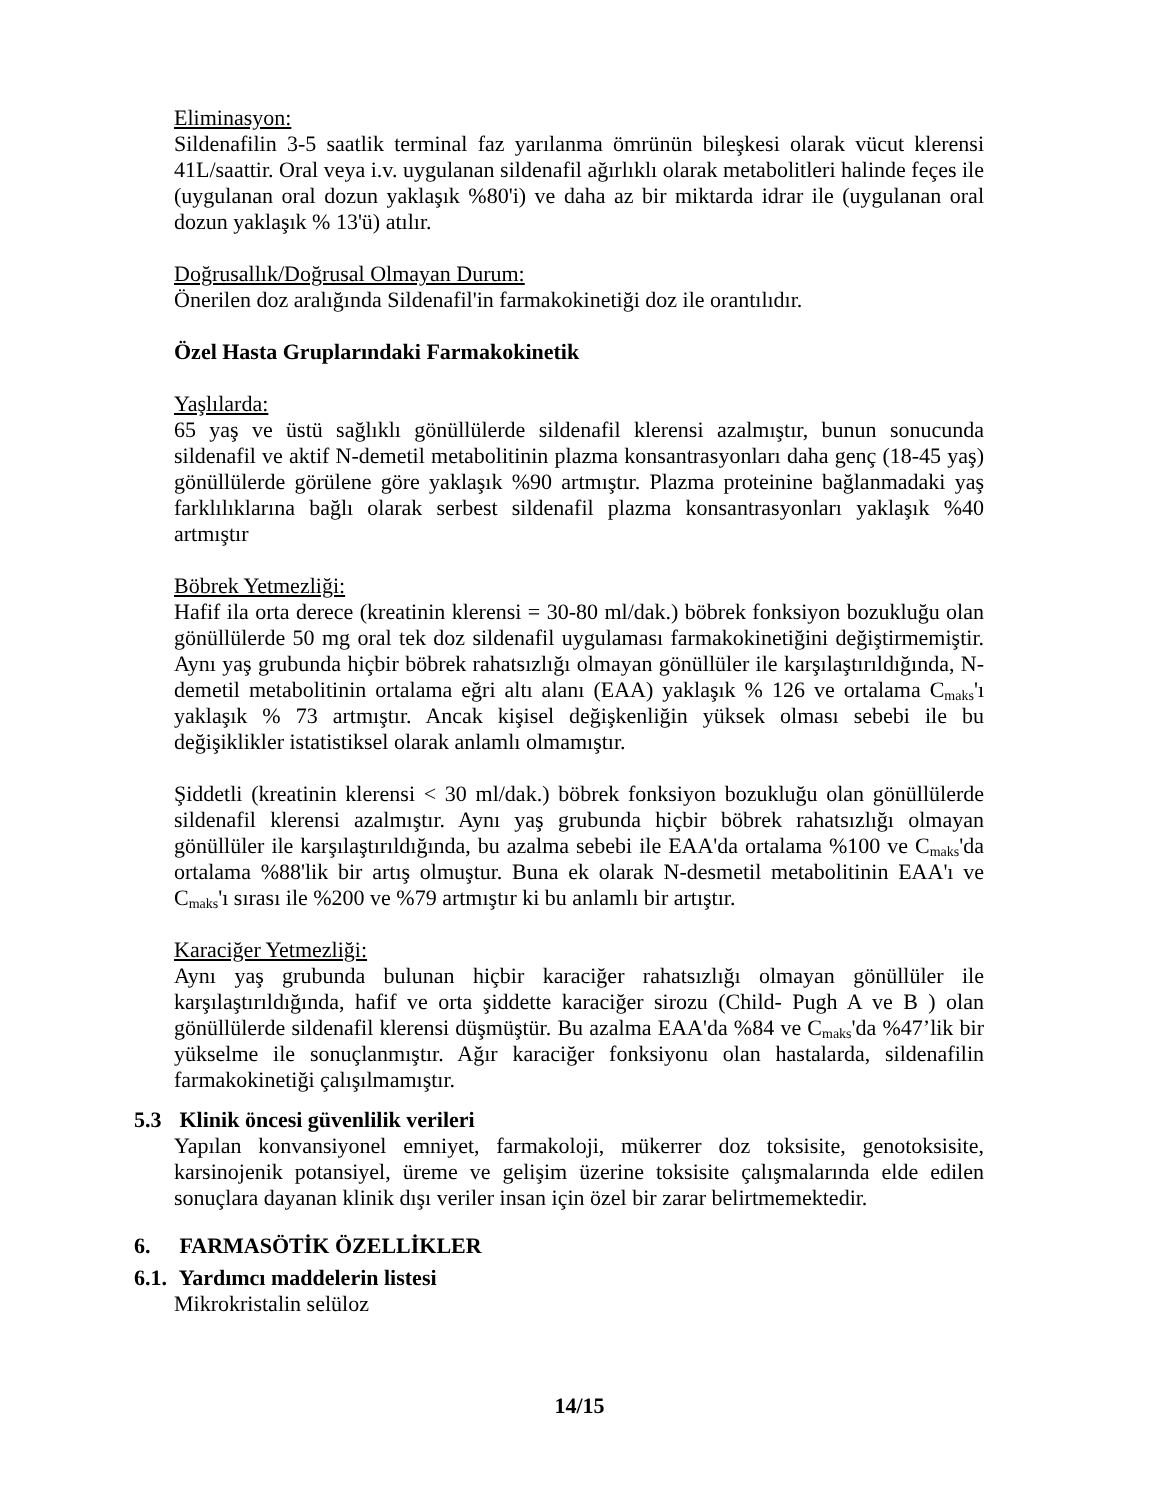Eliminasyon:
Sildenafilin 3-5 saatlik terminal faz yarılanma ömrünün bileşkesi olarak vücut klerensi 41L/saattir. Oral veya i.v. uygulanan sildenafil ağırlıklı olarak metabolitleri halinde feçes ile (uygulanan oral dozun yaklaşık %80'i) ve daha az bir miktarda idrar ile (uygulanan oral dozun yaklaşık % 13'ü) atılır.
Doğrusallık/Doğrusal Olmayan Durum:
Önerilen doz aralığında Sildenafil'in farmakokinetiği doz ile orantılıdır.
Özel Hasta Gruplarındaki Farmakokinetik
Yaşlılarda:
65 yaş ve üstü sağlıklı gönüllülerde sildenafil klerensi azalmıştır, bunun sonucunda sildenafil ve aktif N-demetil metabolitinin plazma konsantrasyonları daha genç (18-45 yaş) gönüllülerde görülene göre yaklaşık %90 artmıştır. Plazma proteinine bağlanmadaki yaş farklılıklarına bağlı olarak serbest sildenafil plazma konsantrasyonları yaklaşık %40 artmıştır
Böbrek Yetmezliği:
Hafif ila orta derece (kreatinin klerensi = 30-80 ml/dak.) böbrek fonksiyon bozukluğu olan gönüllülerde 50 mg oral tek doz sildenafil uygulaması farmakokinetiğini değiştirmemiştir. Aynı yaş grubunda hiçbir böbrek rahatsızlığı olmayan gönüllüler ile karşılaştırıldığında, N-demetil metabolitinin ortalama eğri altı alanı (EAA) yaklaşık % 126 ve ortalama C<sub>maks</sub>'ı yaklaşık % 73 artmıştır. Ancak kişisel değişkenliğin yüksek olması sebebi ile bu değişiklikler istatistiksel olarak anlamlı olmamıştır.
Şiddetli (kreatinin klerensi < 30 ml/dak.) böbrek fonksiyon bozukluğu olan gönüllülerde sildenafil klerensi azalmıştır. Aynı yaş grubunda hiçbir böbrek rahatsızlığı olmayan gönüllüler ile karşılaştırıldığında, bu azalma sebebi ile EAA'da ortalama %100 ve C<sub>maks</sub>'da ortalama %88'lik bir artış olmuştur. Buna ek olarak N-desmetil metabolitinin EAA'ı ve C<sub>maks</sub>'ı sırası ile %200 ve %79 artmıştır ki bu anlamlı bir artıştır.
Karaciğer Yetmezliği:
Aynı yaş grubunda bulunan hiçbir karaciğer rahatsızlığı olmayan gönüllüler ile karşılaştırıldığında, hafif ve orta şiddette karaciğer sirozu (Child- Pugh A ve B ) olan gönüllülerde sildenafil klerensi düşmüştür. Bu azalma EAA'da %84 ve C<sub>maks</sub>'da %47’lik bir yükselme ile sonuçlanmıştır. Ağır karaciğer fonksiyonu olan hastalarda, sildenafilin farmakokinetiği çalışılmamıştır.
5.3 Klinik öncesi güvenlilik verileri
Yapılan konvansiyonel emniyet, farmakoloji, mükerrer doz toksisite, genotoksisite, karsinojenik potansiyel, üreme ve gelişim üzerine toksisite çalışmalarında elde edilen sonuçlara dayanan klinik dışı veriler insan için özel bir zarar belirtmemektedir.
6. FARMASÖTİK ÖZELLİKLER
6.1. Yardımcı maddelerin listesi
Mikrokristalin selüloz
14/15